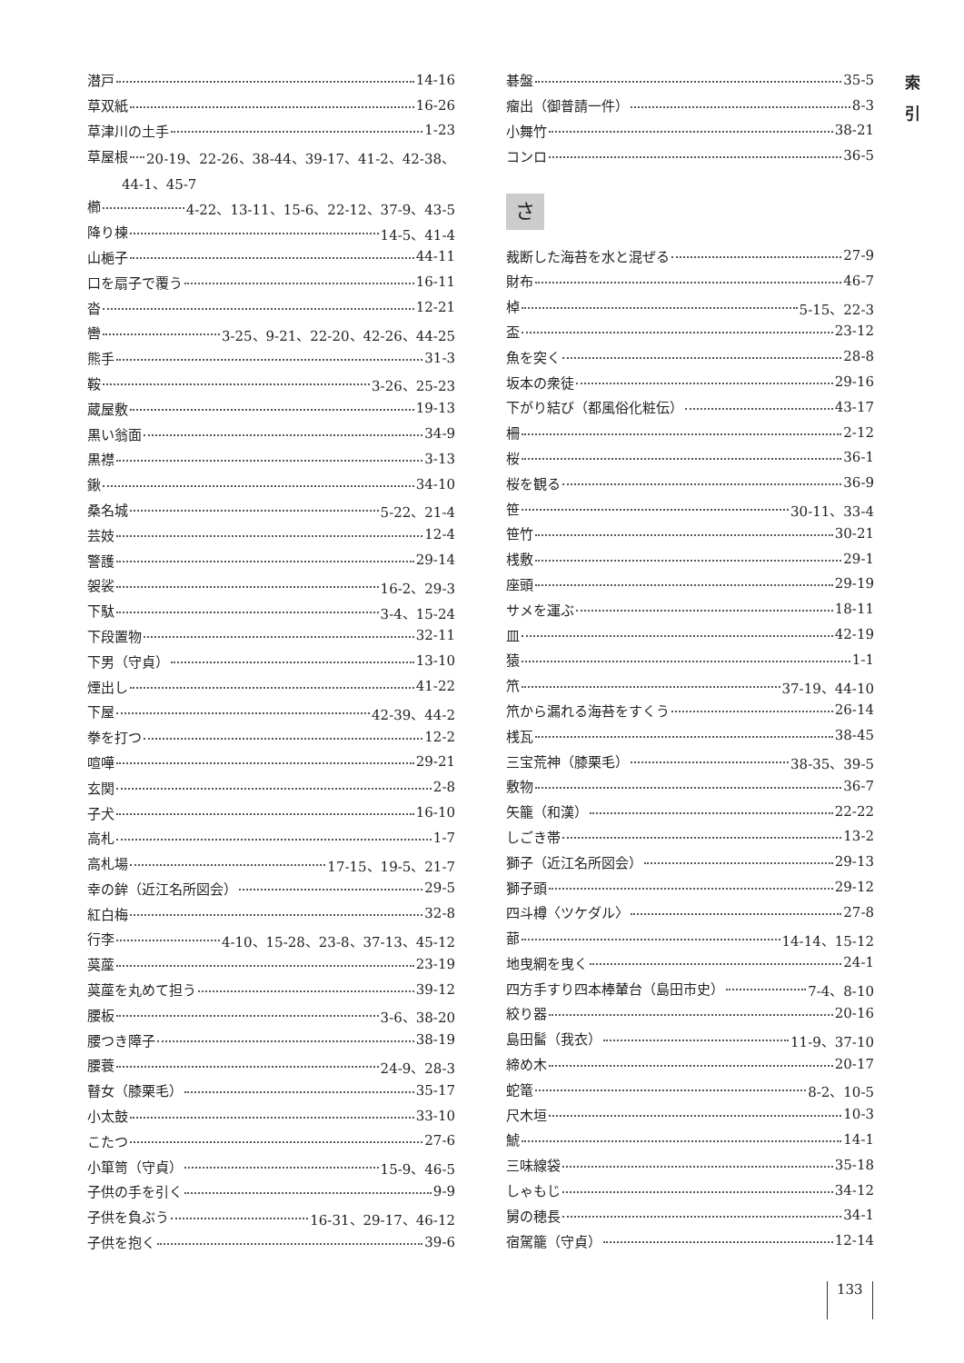索
引
潜戸 14-16
草双紙 16-26
草津川の土手 1-23
草屋根 20-19、22-26、38-44、39-17、41-2、42-38、
44-1、45-7
櫛 4-22、13-11、15-6、22-12、37-9、43-5
降り棟 14-5、41-4
山梔子 44-11
口を扇子で覆う 16-11
沓 12-21
轡 3-25、9-21、22-20、42-26、44-25
熊手 31-3
鞍 3-26、25-23
蔵屋敷 19-13
黒い翁面 34-9
黒襟 3-13
鍬 34-10
桑名城 5-22、21-4
芸妓 12-4
警護 29-14
袈裟 16-2、29-3
下駄 3-4、15-24
下段置物 32-11
下男（守貞） 13-10
煙出し 41-22
下屋 42-39、44-2
拳を打つ 12-2
喧嘩 29-21
玄関 2-8
子犬 16-10
高札 1-7
高札場 17-15、19-5、21-7
幸の鉾（近江名所図会） 29-5
紅白梅 32-8
行李 4-10、15-28、23-8、37-13、45-12
茣蓙 23-19
茣蓙を丸めて担う 39-12
腰板 3-6、38-20
腰つき障子 38-19
腰蓑 24-9、28-3
瞽女（膝栗毛） 35-17
小太鼓 33-10
こたつ 27-6
小箪笥（守貞） 15-9、46-5
子供の手を引く 9-9
子供を負ぶう 16-31、29-17、46-12
子供を抱く 39-6
碁盤 35-5
瘤出（御普請一件） 8-3
小舞竹 38-21
コンロ 36-5
さ
裁断した海苔を水と混ぜる 27-9
財布 46-7
棹 5-15、22-3
盃 23-12
魚を突く 28-8
坂本の衆徒 29-16
下がり結び（都風俗化粧伝） 43-17
柵 2-12
桜 36-1
桜を観る 36-9
笹 30-11、33-4
笹竹 30-21
桟敷 29-1
座頭 29-19
サメを運ぶ 18-11
皿 42-19
猿 1-1
笊 37-19、44-10
笊から漏れる海苔をすくう 26-14
桟瓦 38-45
三宝荒神（膝栗毛） 38-35、39-5
敷物 36-7
矢籠（和漢） 22-22
しごき帯 13-2
獅子（近江名所図会） 29-13
獅子頭 29-12
四斗樽〈ツケダル〉 27-8
蔀 14-14、15-12
地曳網を曳く 24-1
四方手すり四本棒輦台（島田市史） 7-4、8-10
絞り器 20-16
島田髷（我衣） 11-9、37-10
締め木 20-17
蛇篭 8-2、10-5
尺木垣 10-3
鯱 14-1
三味線袋 35-18
しゃもじ 34-12
舅の穂長 34-1
宿駕籠（守貞） 12-14
133